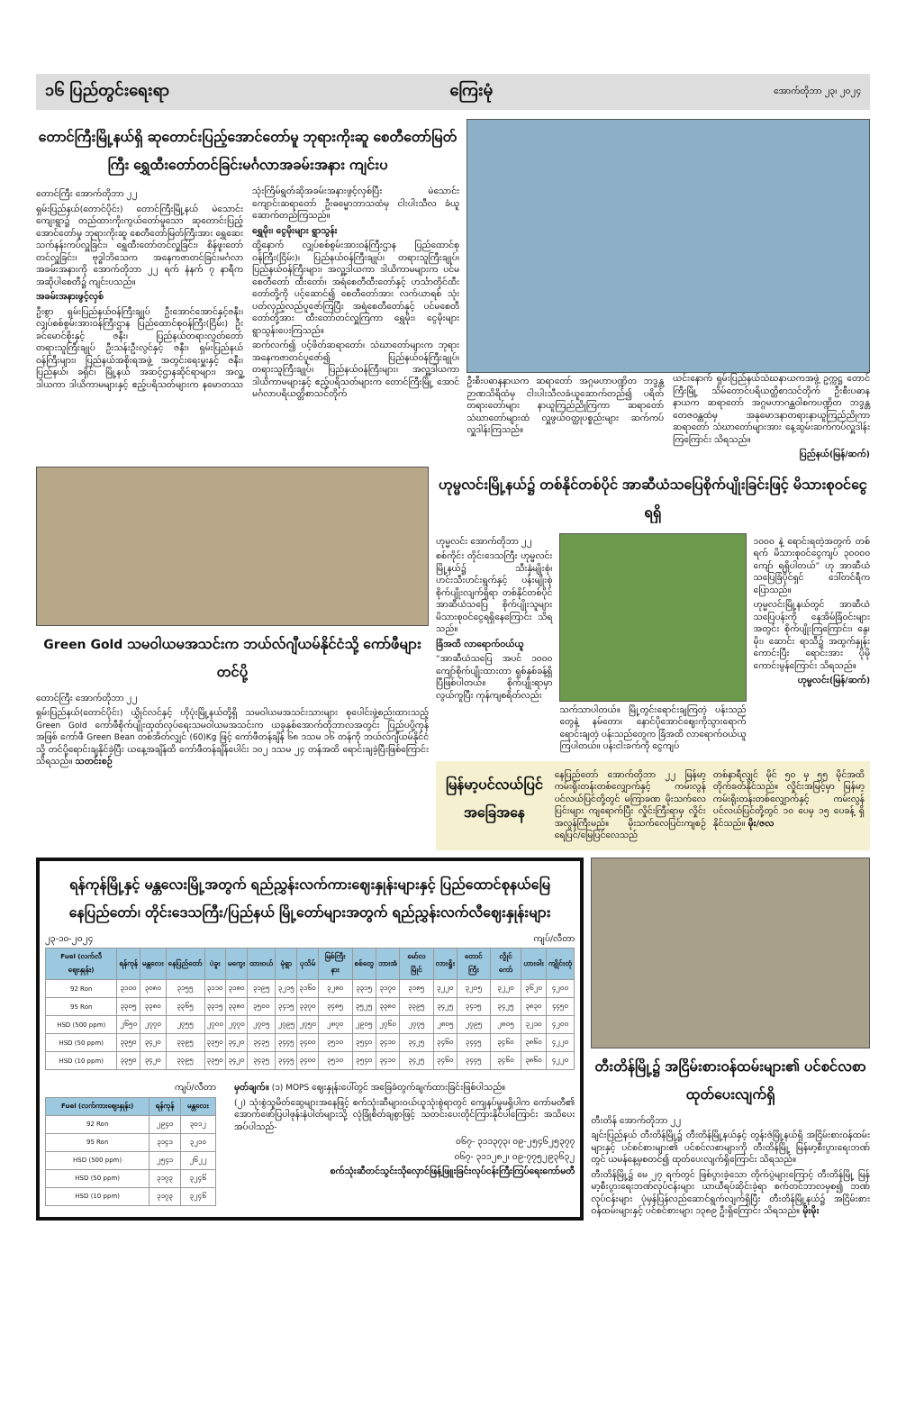၁၆ ပြည်တွင်းရေးရာ ကြေးမုံ အောက်တိုဘာ ၂၃၊ ၂၀၂၄
တောင်ကြီးမြို့နယ်ရှိ ဆုတောင်းပြည့်အောင်တော်မူ ဘုရားကိုးဆူ စေတီတော်မြတ်ကြီး ရွှေထီးတော်တင်ခြင်းမင်္ဂလာအခမ်းအနား ကျင်းပ
တောင်ကြီး အောက်တိုဘာ ၂၂
ရှမ်းပြည်နယ်(တောင်ပိုင်း) တောင်ကြီးမြို့နယ် မဲသောင်းကျေးရွာ၌ တည်ထားကိုးကွယ်တော်မူသော ဆုတောင်းပြည့်အောင်တော်မူ ဘုရားကိုးဆူ စေတီတော်မြတ်ကြီးအား ရွှေဆေးသက်နန်းကပ်လှူခြင်း၊ ရွှေထီးတော်တင်လှူခြင်း၊ စိန်ဖူးတော်တင်လှူခြင်း၊ ဗုဒ္ဓါဘိသေက အနေကဇာတင်ခြင်းမင်္ဂလာအခမ်းအနားကို အောက်တိုဘာ ၂၂ ရက် နံနက် ၇ နာရီက အဆိုပါစေတီ၌ ကျင်းပသည်။
အခမ်းအနားဖွင့်လှစ်
ဦးစွာ ရှမ်းပြည်နယ်ဝန်ကြီးချုပ် ဦးအောင်အောင်နှင့်ဇနီး၊ လျှပ်စစ်စွမ်းအားဝန်ကြီးဌာန ပြည်ထောင်စုဝန်ကြီး(ငြိမ်း) ဦးခင်မောင်စိုးနှင့် ဇနီး၊ ပြည်နယ်တရားလွှတ်တော် တရားသူကြီးချုပ် ဦးသန်းဦးလွင်နှင့် ဇနီး၊ ရှမ်းပြည်နယ်ဝန်ကြီးများ၊ ပြည်နယ်အစိုးရအဖွဲ့ အတွင်းရေးမှူးနှင့် ဇနီး၊ ပြည်နယ်၊ ခရိုင်၊ မြို့နယ် အဆင့်ဌာနဆိုင်ရာများ၊ အလှူ့ဒါယကာ ဒါယိကာမများနှင့် ဧည့်ပရိသတ်များက နမောတဿ သုံးကြိမ်ရွတ်ဆိုအခမ်းအနားဖွင့်လှစ်ပြီး မဲသောင်းကျောင်းဆရာတော် ဦးဓမ္မောဘာသထံမှ ငါးပါးသီလ ခံယူဆောက်တည်ကြသည်။
ရွှေမိုး၊ ငွေမိုးများ ရွာသွန်း
ထို့နောက် လျှပ်စစ်စွမ်းအားဝန်ကြီးဌာန ပြည်ထောင်စုဝန်ကြီး(ငြိမ်း)၊ ပြည်နယ်ဝန်ကြီးချုပ်၊ တရားသူကြီးချုပ်၊ ပြည်နယ်ဝန်ကြီးများ၊ အလှူ့ဒါယကာ ဒါယိကာမများက ပင်မစေတီတော် ထီးတော်၊ အရံစေတီထီးတော်နှင့် ဟင်္သာတိုင်ထီးတော်တို့ကို ပင့်ဆောင်၍ စေတီတော်အား လက်ယာရစ် သုံးပတ်လှည့်လည်ပူဇော်ကြပြီး အရံစေတီတော်နှင့် ပင်မစေတီတော်တို့အား ထီးတော်တင်လှူကြကာ ရွှေမိုး၊ ငွေမိုးများ ရွာသွန်းပေးကြသည်။
ဆက်လက်၍ ပင့်ဖိတ်ဆရာတော်၊ သံဃာတော်များက ဘုရားအနေကဇာတင်ပူဇော်၍ ပြည်နယ်ဝန်ကြီးချုပ်၊ တရားသူကြီးချုပ်၊ ပြည်နယ်ဝန်ကြီးများ၊ အလှူ့ဒါယကာ ဒါယိကာမများနှင့် ဧည့်ပရိသတ်များက တောင်ကြီးမြို့ အောင်မင်္ဂလာပရိယတ္တိစာသင်တိုက်
ဦးစီးပဓာနနာယက ဆရာတော် အဂ္ဂမဟာပဏ္ဍိတ ဘဒ္ဒန္တဉာဏသိရိထံမှ ငါးပါးသီလခံယူဆောက်တည်၍ ပရိတ်တရားတော်များ နာယူကြည်ညိုကြကာ ဆရာတော် သံဃာတော်များထံ လှူဖွယ်ဝတ္ထုပစ္စည်းများ ဆက်ကပ်လှူဒါန်းကြသည်။
ယင်းနောက် ရှမ်းပြည်နယ်သံဃနာယကအဖွဲ့ ဥက္ကဋ္ဌ တောင်ကြီးမြို့ သိမ်တောင်ပရိယတ္တိစာသင်တိုက် ဦးစီးပဓာန နာယက ဆရာတော် အဂ္ဂမဟာဂန္ထဝါစကပဏ္ဍိတ ဘဒ္ဒန္တတေဇဝန္တထံမှ အနုမောဒနာတရားနာယူကြည်ညိုကာ ဆရာတော် သံဃာတော်များအား နေ့ဆွမ်းဆက်ကပ်လှူဒါန်းကြကြောင်း သိရသည်။
ပြည်နယ်(မြန်/ဆက်)
Green Gold သမဝါယမအသင်းက ဘယ်လ်ဂျီယမ်နိုင်ငံသို့ ကော်ဖီများ တင်ပို့
တောင်ကြီး အောက်တိုဘာ ၂၂
ရှမ်းပြည်နယ်(တောင်ပိုင်း) ယွှိုင်လင်နှင့် ဟိုပုံးမြို့နယ်တို့ရှိ သမဝါယမအသင်းသားများ စုပေါင်းဖွဲ့စည်းထားသည့် Green Gold ကော်ဖီစိုက်ပျိုးထုတ်လုပ်ရေးသမဝါယမအသင်းက ယခုနှစ်အောက်တိုဘာလအတွင်း ပြည်ပပို့ကုန်အဖြစ် ကော်ဖီ Green Bean တစ်အိတ်လျှင် (60)Kg ဖြင့် ကော်ဖီတန်ချိန် ၆၈ ဒသမ ၁၆ တန်ကို ဘယ်လ်ဂျီယမ်နိုင်ငံသို့ တင်ပို့ရောင်းချနိုင်ခဲ့ပြီး ယနေ့အချိန်ထိ ကော်ဖီတန်ချိန်ပေါင်း ၁၀၂ ဒသမ ၂၄ တန်အထိ ရောင်းချခဲ့ပြီးဖြစ်ကြောင်း သိရသည်။ သတင်းစဉ်
ဟုမ္မလင်းမြို့နယ်၌ တစ်နိုင်တစ်ပိုင် အာဆီယံသပြေစိုက်ပျိုးခြင်းဖြင့် မိသားစုဝင်ငွေရရှိ
ဟုမ္မလင်း အောက်တိုဘာ ၂၂
စစ်ကိုင်း တိုင်းဒေသကြီး ဟုမ္မလင်းမြို့နယ်၌ သီးနှံမျိုးစုံ၊ ဟင်းသီးဟင်းရွက်နှင့် ပန်းမျိုးစုံ စိုက်ပျိုးလျက်ရှိရာ တစ်နိုင်တစ်ပိုင် အာဆီယံသပြေ စိုက်ပျိုးသူများ မိသားစုဝင်ငွေရရှိနေကြောင်း သိရသည်။
ခြံအထိ လာရောက်ဝယ်ယူ
“အာဆီယံသပြေ အပင် ၁၀၀၀ ကျော်စိုက်ပျိုးထားတာ ရှစ်နှစ်ခန့်ရှိပြီဖြစ်ပါတယ်။ စိုက်ပျိုးရာမှာ လွယ်ကူပြီး ကုန်ကျစရိတ်လည်း
သက်သာပါတယ်။ မြို့တွင်းရောင်းချကြတဲ့ ပန်းသည်တွေနဲ့ နမ်တော၊ နောင်ပိုအောင်ဈေးကိုသွားရောက်ရောင်းချတဲ့ ပန်းသည်တွေက ခြံအထိ လာရောက်ဝယ်ယူကြပါတယ်။ ပန်းငါးခက်ကို ငွေကျပ်
၁၀၀၀ နဲ့ ရောင်းရတဲ့အတွက် တစ်ရက် မိသားစုဝင်ငွေကျပ် ၃၀၀၀၀ ကျော် ရရှိပါတယ်” ဟု အာဆီယံသပြေခြံပိုင်ရှင် ဒေါ်တင်ရီက ပြောသည်။
ဟုမ္မလင်းမြို့နယ်တွင် အာဆီယံသပြေပန်းကို နေအိမ်ခြံဝင်းများအတွင်း စိုက်ပျိုးကြကြောင်း၊ နွေ၊ မိုး၊ ဆောင်း ရာသီ၌ အထွက်နှုန်းကောင်းပြီး ရောင်းအား ပိုမိုကောင်းမွန်ကြောင်း သိရသည်။
ဟုမ္မလင်း(မြန်/ဆက်)
မြန်မာ့ပင်လယ်ပြင် အခြေအနေ
နေပြည်တော် အောက်တိုဘာ ၂၂ မြန်မာ့ကမ်းရိုးတန်းတစ်လျှောက်နှင့် ကမ်းလွန်ပင်လယ်ပြင်တို့တွင် မကြာခဏ မိုးသက်လေပြင်းများ ကျရောက်ပြီး လှိုင်းကြီးရာမှ လှိုင်းအလွန်ကြီးမည်။ မိုးသက်လေပြင်းကျစဉ် ရေပြင်/မြေပြင်လေသည်
တစ်နာရီလျှင် မိုင် ၅၀ မှ ၅၅ မိုင်အထိ တိုက်ခတ်နိုင်သည်။ လှိုင်းအမြင့်မှာ မြန်မာ့ကမ်းရိုးတန်းတစ်လျှောက်နှင့် ကမ်းလွန်ပင်လယ်ပြင်တို့တွင် ၁၀ ပေမှ ၁၅ ပေခန့် ရှိနိုင်သည်။ မိုး/ဇလ
ရန်ကုန်မြို့နှင့် မန္တလေးမြို့အတွက် ရည်ညွှန်းလက်ကားဈေးနှုန်းများနှင့် ပြည်ထောင်စုနယ်မြေ နေပြည်တော်၊ တိုင်းဒေသကြီး/ပြည်နယ် မြို့တော်များအတွက် ရည်ညွှန်းလက်လီဈေးနှုန်းများ
၂၃-၁၀-၂၀၂၄ ကျပ်/လီတာ
| Fuel (လက်လီဈေးနှုန်း) | ရန်ကုန် | မန္တလေး | နေပြည်တော် | ပဲခူး | မကွေး | ထားဝယ် | မုံရွာ | ပုသိမ် | မြစ်ကြီးနား | စစ်တွေ | ဘားအံ | မော်လမြိုင် | လားရှိုး | တောင်ကြီး | လွိုင်ကော် | ဟားခါး | ကျိုင်းတုံ |
| --- | --- | --- | --- | --- | --- | --- | --- | --- | --- | --- | --- | --- | --- | --- | --- | --- | --- |
| 92 Ron | ၃၁၀၀ | ၃၀၈၀ | ၃၁၅၅ | ၃၁၁၀ | ၃၁၈၀ | ၃၁၉၅ | ၃၂၁၅ | ၃၁၆၀ | ၃၂၈၀ | ၃၃၁၅ | ၃၁၇၀ | ၃၁၈၅ | ၃၂၂၀ | ၃၂၀၅ | ၃၂၂၀ | ၃၆၂၀ | ၄၂၀၀ |
| 95 Ron | ၃၃၀၅ | ၃၃၈၀ | ၃၃၆၅ | ၃၃၁၅ | ၃၃၈၀ | ၃၅၀၀ | ၃၄၁၅ | ၃၃၇၀ | ၃၄၈၅ | ၃၅၂၅ | ၃၃၈၀ | ၃၃၉၅ | ၃၄၂၅ | ၃၄၁၅ | ၃၄၂၅ | ၃၈၃၀ | ၄၄၅၀ |
| HSD (500 ppm) | ၂၆၅၀ | ၂၇၇၀ | ၂၇၅၅ | ၂၇၀၀ | ၂၇၇၀ | ၂၇၀၅ | ၂၇၉၅ | ၂၇၅၀ | ၂၈၇၀ | ၂၉၀၅ | ၂၇၆၀ | ၂၇၇၅ | ၂၈၀၅ | ၂၇၉၅ | ၂၈၀၅ | ၃၂၁၀ | ၄၂၀၀ |
| HSD (50 ppm) | ၃၃၅၀ | ၃၄၂၀ | ၃၃၉၅ | ၃၃၅၀ | ၃၄၂၀ | ၃၄၃၅ | ၃၄၄၅ | ၃၄၀၀ | ၃၅၁၀ | ၃၅၄၀ | ၃၄၁၀ | ၃၄၂၅ | ၃၄၆၀ | ၃၄၄၅ | ၃၄၆၀ | ၃၈၆၀ | ၄၂၂၀ |
| HSD (10 ppm) | ၃၃၅၀ | ၃၄၂၀ | ၃၃၉၅ | ၃၃၅၀ | ၃၄၂၀ | ၃၄၃၅ | ၃၄၄၅ | ၃၄၀၀ | ၃၅၁၀ | ၃၅၄၀ | ၃၄၁၀ | ၃၄၂၅ | ၃၄၆၀ | ၃၄၄၅ | ၃၄၆၀ | ၃၈၆၀ | ၄၂၂၀ |
ကျပ်/လီတာ
| Fuel (လက်ကားဈေးနှုန်း) | ရန်ကုန် | မန္တလေး |
| --- | --- | --- |
| 92 Ron | ၂၉၄၀ | ၃၀၁၂ |
| 95 Ron | ၃၁၄၁ | ၃၂၁၀ |
| HSD (500 ppm) | ၂၅၄၁ | ၂၆၂၂ |
| HSD (50 ppm) | ၃၁၇၃ | ၃၂၄၆ |
| HSD (10 ppm) | ၃၁၇၃ | ၃၂၄၆ |
မှတ်ချက်။ (၁) MOPS ဈေးနှုန်းပေါ်တွင် အခြေခံတွက်ချက်ထားခြင်းဖြစ်ပါသည်။
(၂) သုံးစွဲသူမိတ်ဆွေများအနေဖြင့် စက်သုံးဆီများဝယ်ယူသုံးစွဲရာတွင် ကျေနပ်မှုမရှိပါက ကော်မတီ၏ အောက်ဖော်ပြပါဖုန်းနံပါတ်များသို့ လုံခြုံစိတ်ချစွာဖြင့် သတင်းပေးတိုင်ကြားနိုင်ပါကြောင်း အသိပေးအပ်ပါသည်-
၀၆၇- ၃၁၁၃၇၃၊ ၀၉-၂၅၄၆၂၅၃၇၇
၀၆၇- ၃၁၁၂၈၂၊ ၀၉-၇၇၅၂၉၃၆၃၂
စက်သုံးဆီတင်သွင်းသိုလှောင်ဖြန့်ဖြူးခြင်းလုပ်ငန်းကြီးကြပ်ရေးကော်မတီ
တီးတိန်မြို့၌ အငြိမ်းစားဝန်ထမ်းများ၏ ပင်စင်လစာထုတ်ပေးလျက်ရှိ
တီးတိန် အောက်တိုဘာ ၂၂
ချင်းပြည်နယ် တီးတိန်မြို့၌ တီးတိန်မြို့နယ်နှင့် တွန်းဇံမြို့နယ်ရှိ အငြိမ်းစားဝန်ထမ်းများနှင့် ပင်စင်စားများ၏ ပင်စင်လစာများကို တီးတိန်မြို့ မြန်မာ့စီးပွားရေးဘဏ်တွင် ယမန်နေ့မှစတင်၍ ထုတ်ပေးလျက်ရှိကြောင်း သိရသည်။
တီးတိန်မြို့၌ မေ ၂၇ ရက်တွင် ဖြစ်ပွားခဲ့သော တိုက်ပွဲများကြောင့် တီးတိန်မြို့ မြန်မာ့စီးပွားရေးဘဏ်လုပ်ငန်းများ ယာယီရပ်ဆိုင်းခဲ့ရာ စက်တင်ဘာလမှစ၍ ဘဏ်လုပ်ငန်းများ ပုံမှန်ပြန်လည်ဆောင်ရွက်လျက်ရှိပြီး တီးတိန်မြို့နယ်၌ အငြိမ်းစားဝန်ထမ်းများနှင့် ပင်စင်စားများ ၁၃၈၉ ဦးရှိကြောင်း သိရသည်။ မိုးမိုး